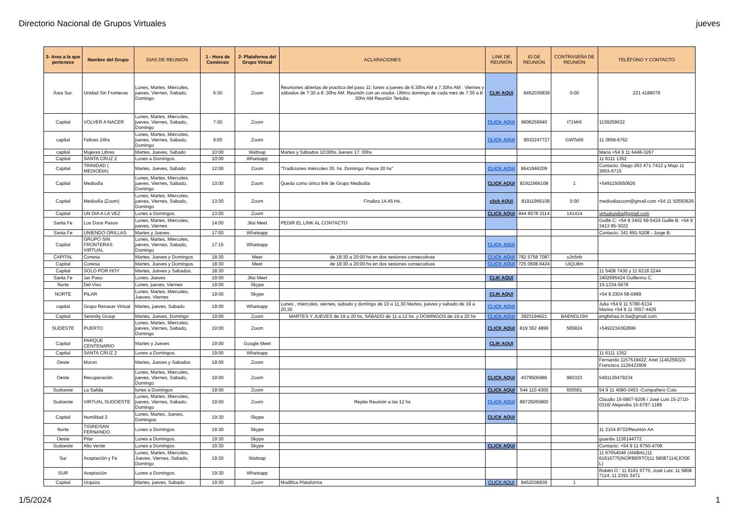Directorio Nacional de Grupos Virtuales jueves
| 3- Area a la que pertenece | Nombre del Grupo | DIAS DE REUNION | 1 - Hora de Comienzo | 2- Plataforma del Grupo Virtual | ACLARACIONES | LINK DE REUNION | ID DE REUNION | CONTRASEÑA DE REUNION | TELÉFONO Y CONTACTO |
| --- | --- | --- | --- | --- | --- | --- | --- | --- | --- |
| Área Sur. | Unidad Sin Fronteras | Lunes, Martes, Miercoles, jueves, Viernes, Sabado, Domingo | 6:30 | Zoom | Reuniones abiertas de practica del paso 11: lunes a jueves de 6.30hs AM a 7.30hs AM . Viernes y sábados de 7:30 a 8 :30hs AM. Reunión con un orador. Último domingo de cada mes de 7:30 a 8: 30hs AM Reunión Tertulia. | CLIK AQUI | 8452036839 | 0:00 | 221 4188079 |
| Capital | VOLVER A NACER | Lunes, Martes, Miercoles, jueves, Viernes, Sabado, Domingo | 7:30 | Zoom | | CLICK AQUI | 9606259940 | t71Mr6 | 1139259632 |
| capital | Felices 24hs | Lunes, Martes, Miercoles, jueves, Viernes, Sabado, Domingo | 9:00 | Zoom | | CLICK AQUI | 9032247727 | GWTs66 | 11 3658-6762 |
| capital | Mujeres Libres | Martes, Jueves, Sabado | 10:00 | Wattsap | Martes y Sábados 10:00hs Jueves 17: 00hs | | | | Maria +54 9 11 6448-3267 |
| Capital | SANTA CRUZ 2 | Lunes a Domingos. | 10:00 | Whatsapp | | | | | 11 6111 1352 |
| Capital | TRINIDAD ( MEDIODIA) | Martes, Jueves, Sabado | 12:00 | Zoom | "Tradiciones miércoles 20. hs. Domingo: Pasos 20 hs" | CLICK AQUI | 8641946209 | | Contacto: Diego 263 471-7412 y Majo 11 3653-6715 |
| Capital | Mediodía | Lunes, Martes, Miercoles, jueves, Viernes, Sabado, Domingo | 13:00 | Zoom | Queda como único link de Grupo Mediodía | CLICK AQUI | 81911966108 | 1 | +5491150550626 |
| Capital | Mediodía (Zoom) | Lunes, Martes, Miercoles, jueves, Viernes, Sabado, Domingo | 13:00 | Zoom | Finaliza 14.45 Hs. | click AQUI | 81911966108 | 0:00 | mediodiazoom@gmail.com +54 11 50550626 |
| Capital | UN DIA A LA VEZ | Lunes a Domingos. | 13:00 | Zoom | | CLICK AQUI | 844 6578 3114 | 141414 | virtualundia@gmail.com |
| Santa Fe | Los Doce Pasos | Lunes, Martes, Miercoles, jueves, Viernes | 14:00 | Jitsi Meet | PEDIR EL LINK AL CONTACTO | | | | Guille C: +54 9 3402 69-5424 Guille B: +54 9 3413 85-3022 |
| Santa Fe | UNIENDO ORILLAS | Martes y Jueves. | 17:00 | Whatsapp | | | | | Contacto: 341 691-5208 - Jorge B. |
| Capital | GRUPO SIN FRONTERAS VIRTUAL | Lunes, Martes, Miercoles, jueves, Viernes, Sabado, Domingo | 17:15 | Whatsapp | | CLICK AQUI | | | |
| CAPITAL | Conesa | Martes, Jueves y Domingos | 18:30 | Meet | de 18:30 a 20:00 hs en dos sesiones consecutivas | CLICK AQUI | 782 5758 7087 | uJn5nb | |
| Capital | Conesa | Martes, Jueves y Domingos | 18:30 | Meet | de 18:30 a 20:00 hs en dos sesiones consecutivas | CLICK AQUI | 725 0508 8424 | UiQU8m | |
| Capital | SOLO POR HOY | Martes, Jueves y Sabados. | 18:30 | | | | | | 11 5408 7430 y 11 6218 2244 |
| Santa Fe | 1er Paso | Lunes, Jueves | 19:00 | Jitsi Meet | | CLIK AQUI | | | 3402695424 Guillermo C. |
| Norte | Del Viso | Lunes, jueves, Viernes | 19:00 | Skype | | | | | 15-1234-5678 |
| NORTE | PILAR | Lunes, Martes, Miercoles, Jueves, Viernes | 19:00 | Skype | | CLIK AQUI | | | +54 9 2304 58-0489 |
| capital | Grupo Renacer Virtual | Martes, jueves, Sabado | 19:00 | Whatsapp | Lunes , miercoles, viernes, sabado y domingo de 10 a 11,30 Martes, jueves y sabado de 19 a 20,30 | CLICK AQUI | | | Julia +54 9 11 5780-6134 Marisa +54 9 11 3557-4426 |
| Capital | Serenity Group | Martes, Jueves, Domingo | 19:00 | Zoom | MARTES Y JUEVES de 19 a 20 hs, SÁBADO de 11 a 12 hs. y DOMINGOS de 19 a 20 hs | CLICK AQUI | 3923194621 | BAENGLISH | englishaa.in.ba@gmail.com |
| SUDESTE | PUERTO | Lunes, Martes, Miercoles, jueves, Viernes, Sabado, Domingo | 19:00 | Zoom | | CLICK AQUI | 819 362 4899 | 565824 | +5492234362899 |
| Capital | PARQUE CENTENARIO | Martes y Jueves | 19:00 | Google Meet | | CLIK AQUI | | | |
| Capital | SANTA CRUZ 2 | Lunes a Domingos. | 19:00 | Whatsapp | | | | | 11 6111 1352 |
| Oeste | Moron | Martes, Jueves y Sabados | 19:00 | Zoom | | | | | Fernando 1157519422; Ariel 1140259223; Francisco 1126423906 |
| Oeste | Recuperación | Lunes, Martes, Miercoles, jueves, Viernes, Sabado, Domingo | 19:00 | Zoom | | CLICK AQUI | 4379506986 | 983323 | 5491139479234 |
| Sudoeste | La Salida | lunes a Domingos | 19:00 | Zoom | | CLICK AQUI | 544 110 4300 | 605561 | 54 9 11 4080-3453 -Compañero Coto |
| Sudoeste | VIRTUAL SUDOESTE | Lunes, Martes, Miercoles, jueves, Viernes, Sabado, Domingo | 19:00 | Zoom | Repite Reunión a las 12 hs | CLICK AQUI | 89729265800 | | Claudio 15-5907-9206 / José Luis 15-2710-0316/ Alejandra 15-6797-1189 |
| Capital | Humildad 2 | Lunes, Martes, Jueves, Domingos | 19:30 | Skype | | CLICK AQUI | | | |
| Norte | TIGRE/SAN FERNANDO | Lunes a Domingos. | 19:30 | Skype | | | | | 11 2154 8732/Reunión AA |
| Oeste | Pilar | Lunes a Domingos. | 19:30 | Skype | | | | | guardia 1136144772 |
| Sudoeste | Alto Verde | Lunes a Domingos. | 19:30 | Skype | | CLICK AQUI | | | Contacto: +54 9 11 6750-4708 |
| Sur | Aceptación y Fe | Lunes, Martes, Miercoles, Jueves, Viernes, Sabado, Domingo | 19:30 | Wattsap | | | | | 11 67654046 (ANIBAL)11 61616775(NORBERTO)11 58087114(JOSE L) |
| SUR | Aceptación | Lunes a Domingos. | 19:30 | Whatsapp | | | | | Rubén O : 11 6161 6775; José Luis: 11 5808 7114; 11 2391 3471 |
| Capital | Urquiza | Martes, jueves, Sabado | 19:30 | Zoom | Modifica Plataforma | CLICK AQUI | 8452036839 | 1 | |
1/5/2024 1